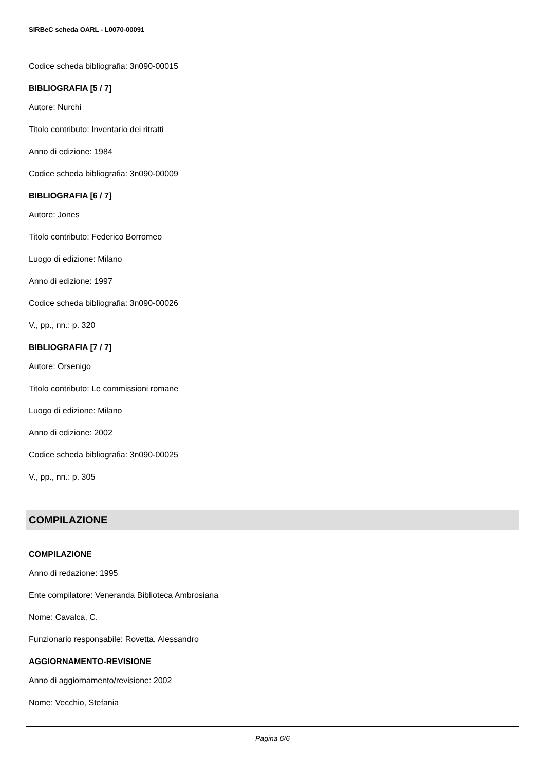SIRBeC scheda OARL - L0070-00091
Codice scheda bibliografia: 3n090-00015
BIBLIOGRAFIA [5 / 7]
Autore: Nurchi
Titolo contributo: Inventario dei ritratti
Anno di edizione: 1984
Codice scheda bibliografia: 3n090-00009
BIBLIOGRAFIA [6 / 7]
Autore: Jones
Titolo contributo: Federico Borromeo
Luogo di edizione: Milano
Anno di edizione: 1997
Codice scheda bibliografia: 3n090-00026
V., pp., nn.: p. 320
BIBLIOGRAFIA [7 / 7]
Autore: Orsenigo
Titolo contributo: Le commissioni romane
Luogo di edizione: Milano
Anno di edizione: 2002
Codice scheda bibliografia: 3n090-00025
V., pp., nn.: p. 305
COMPILAZIONE
COMPILAZIONE
Anno di redazione: 1995
Ente compilatore: Veneranda Biblioteca Ambrosiana
Nome: Cavalca, C.
Funzionario responsabile: Rovetta, Alessandro
AGGIORNAMENTO-REVISIONE
Anno di aggiornamento/revisione: 2002
Nome: Vecchio, Stefania
Pagina 6/6